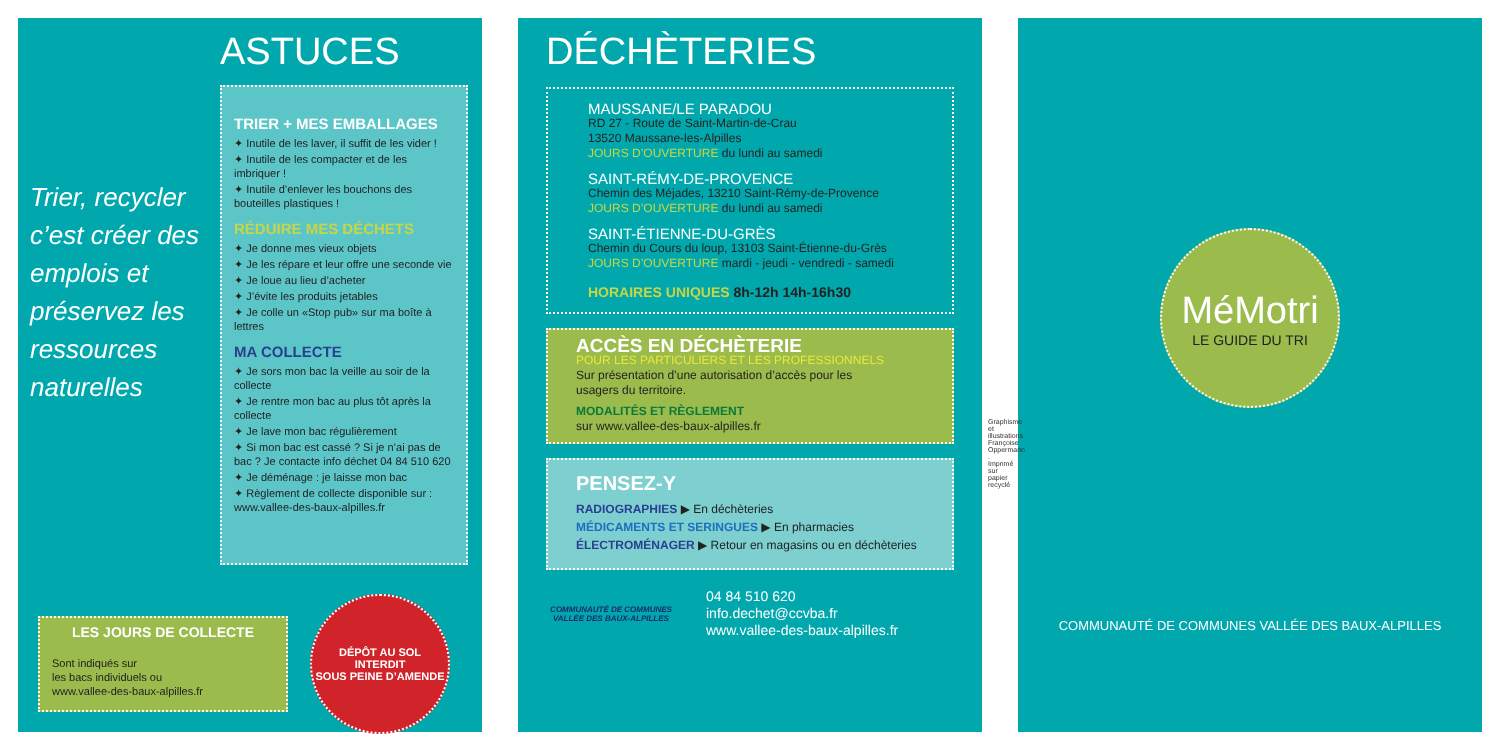Trier, recycler c’est créer des emplois et préservez les ressources naturelles
ASTUCES
TRIER + MES EMBALLAGES
✦ Inutile de les laver, il suffit de les vider !
✦ Inutile de les compacter et de les imbriquer !
✦ Inutile d’enlever les bouchons des bouteilles plastiques !
RÉDUIRE MES DÉCHETS
✦ Je donne mes vieux objets
✦ Je les répare et leur offre une seconde vie
✦ Je loue au lieu d’acheter
✦ J’évite les produits jetables
✦ Je colle un «Stop pub» sur ma boîte à lettres
MA COLLECTE
✦ Je sors mon bac la veille au soir de la collecte
✦ Je rentre mon bac au plus tôt après la collecte
✦ Je lave mon bac régulièrement
✦ Si mon bac est cassé ? Si je n’ai pas de bac ? Je contacte info déchet 04 84 510 620
✦ Je déménage : je laisse mon bac
✦ Règlement de collecte disponible sur : www.vallee-des-baux-alpilles.fr
LES JOURS DE COLLECTE
Sont indiqués sur
les bacs individuels ou
www.vallee-des-baux-alpilles.fr
DÉPÔT AU SOL
INTERDIT
SOUS PEINE D’AMENDE
DÉCHÈTERIES
MAUSSANE/LE PARADOU
RD 27 - Route de Saint-Martin-de-Crau
13520 Maussane-les-Alpilles
JOURS D’OUVERTURE du lundi au samedi
SAINT-RÉMY-DE-PROVENCE
Chemin des Méjades, 13210 Saint-Rémy-de-Provence
JOURS D’OUVERTURE du lundi au samedi
SAINT-ÉTIENNE-DU-GRÈS
Chemin du Cours du loup, 13103 Saint-Étienne-du-Grès
JOURS D’OUVERTURE mardi - jeudi - vendredi - samedi
HORAIRES UNIQUES 8h-12h 14h-16h30
ACCÈS EN DÉCHÈTERIE
POUR LES PARTICULIERS ET LES PROFESSIONNELS
Sur présentation d’une autorisation d’accès pour les
usagers du territoire.
MODALITÉS ET RÈGLEMENT
sur www.vallee-des-baux-alpilles.fr
PENSEZ-Y
RADIOGRAPHIES ▶ En déchèteries
MÉDICAMENTS ET SERINGUES ▶ En pharmacies
ÉLECTROMÉNAGER ▶ Retour en magasins ou en déchèteries
COMMUNAUTÉ DE COMMUNES
VALLÉE DES BAUX-ALPILLES
04 84 510 620
info.dechet@ccvba.fr
www.vallee-des-baux-alpilles.fr
Graphisme et illustrations Françoise Oppermann . Imprimé sur papier recyclé
MéMotri
LE GUIDE DU TRI
COMMUNAUTÉ DE COMMUNES VALLÉE DES BAUX-ALPILLES